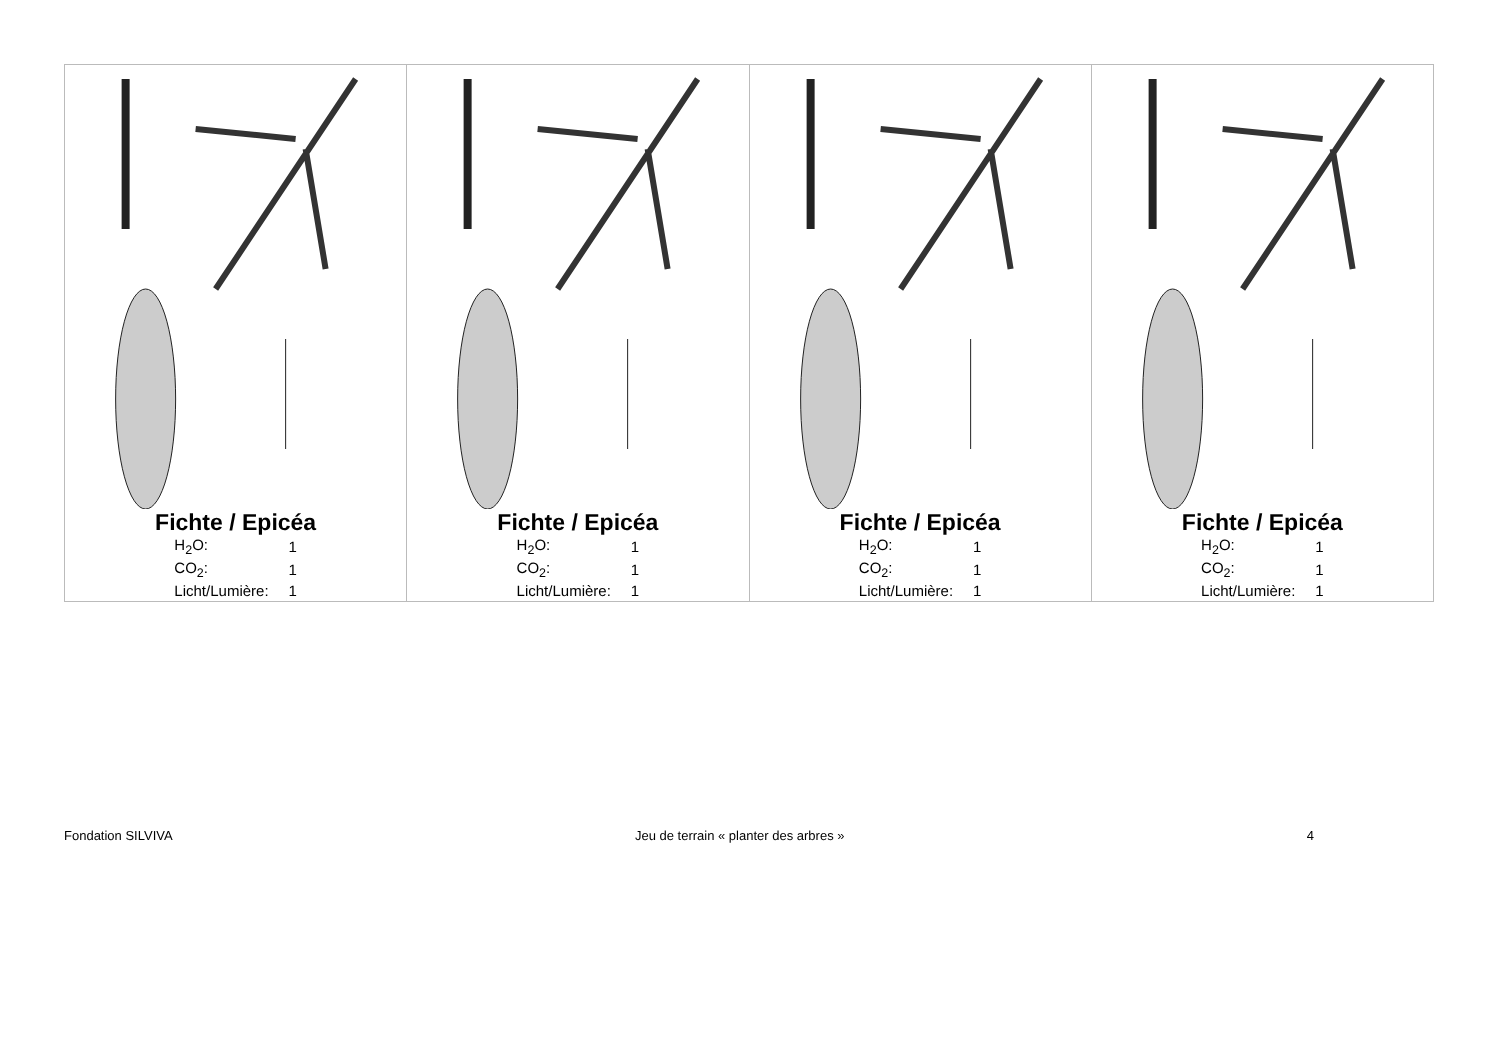| Fichte / Epicéa / H<sub>2</sub>O: / 1 / / CO<sub>2</sub>: / 1 / / Licht/Lumière: / 1 / | Fichte / Epicéa / H<sub>2</sub>O: / 1 / / CO<sub>2</sub>: / 1 / / Licht/Lumière: / 1 / | Fichte / Epicéa / H<sub>2</sub>O: / 1 / / CO<sub>2</sub>: / 1 / / Licht/Lumière: / 1 / | Fichte / Epicéa / H<sub>2</sub>O: / 1 / / CO<sub>2</sub>: / 1 / / Licht/Lumière: / 1 / |
Fondation SILVIVA Jeu de terrain « planter des arbres » 4